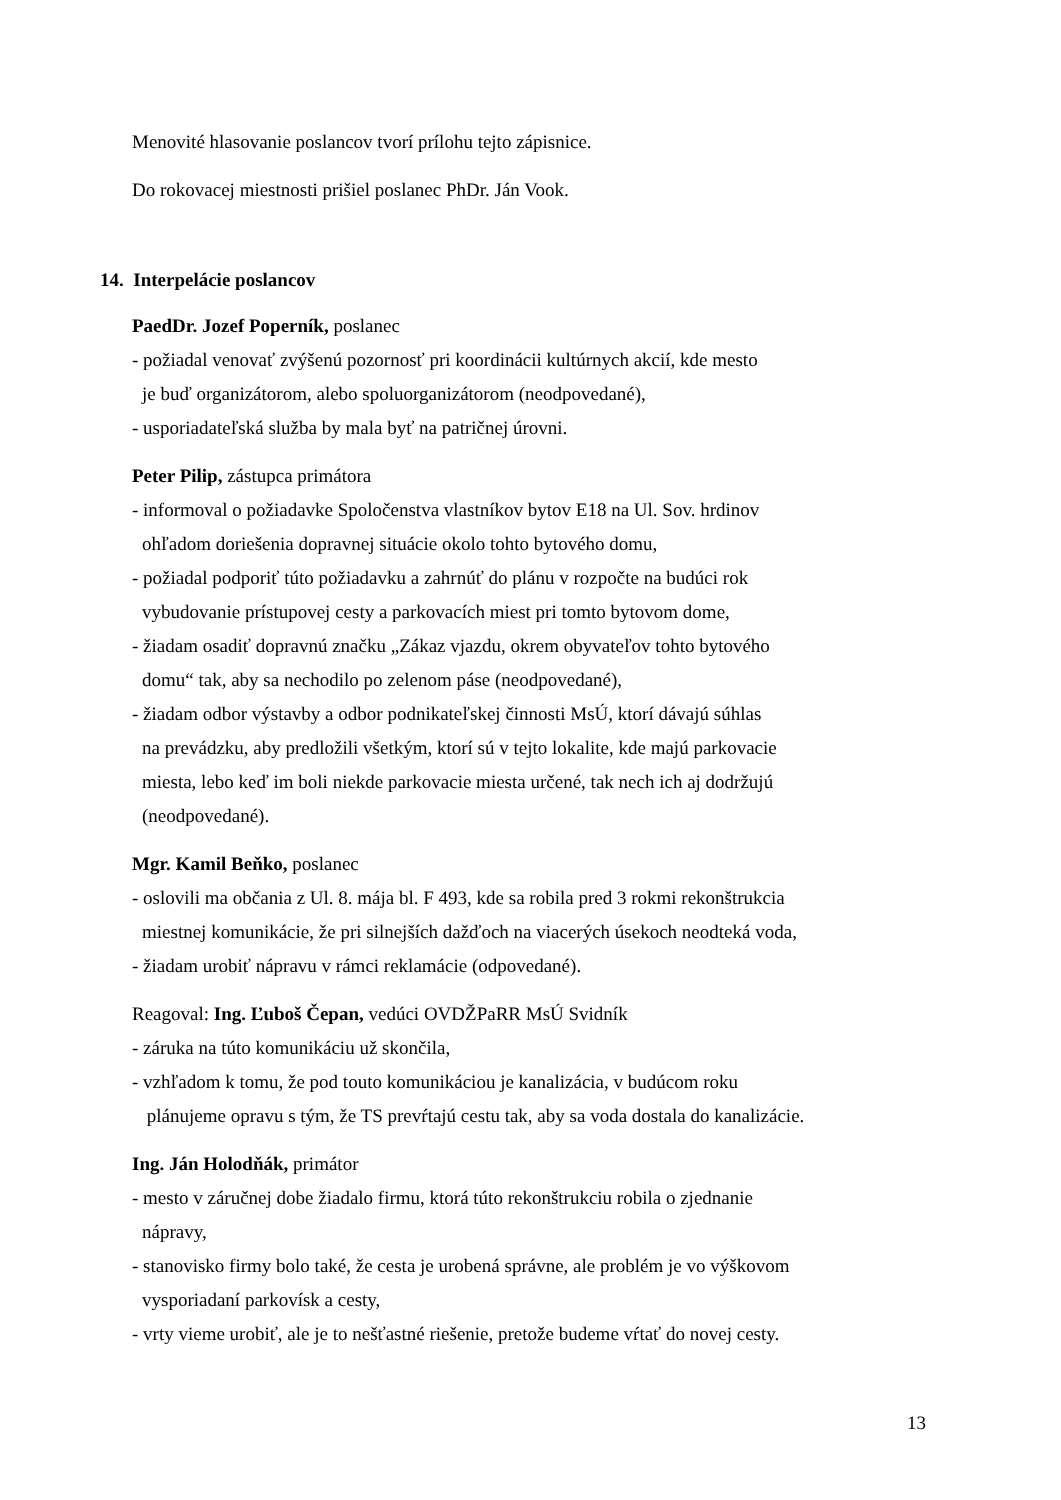Menovité hlasovanie poslancov tvorí prílohu tejto zápisnice.
Do rokovacej miestnosti prišiel poslanec PhDr. Ján Vook.
14. Interpelácie poslancov
PaedDr. Jozef Poperník, poslanec
- požiadal venovať zvýšenú pozornosť pri koordinácii kultúrnych akcií, kde mesto
je buď organizátorom, alebo spoluorganizátorom (neodpovedané),
- usporiadateľská služba by mala byť na patričnej úrovni.
Peter Pilip, zástupca primátora
- informoval o požiadavke Spoločenstva vlastníkov bytov E18 na Ul. Sov. hrdinov
ohľadom doriešenia dopravnej situácie okolo tohto bytového domu,
- požiadal podporiť túto požiadavku a zahrnúť do plánu v rozpočte na budúci rok
vybudovanie prístupovej cesty a parkovacích miest pri tomto bytovom dome,
- žiadam osadiť dopravnú značku „Zákaz vjazdu, okrem obyvateľov tohto bytového
domu“ tak, aby sa nechodilo po zelenom páse (neodpovedané),
- žiadam odbor výstavby a odbor podnikateľskej činnosti MsÚ, ktorí dávajú súhlas
na prevádzku, aby predložili všetkým, ktorí sú v tejto lokalite, kde majú parkovacie
miesta, lebo keď im boli niekde parkovacie miesta určené, tak nech ich aj dodržujú
(neodpovedané).
Mgr. Kamil Beňko, poslanec
- oslovili ma občania z Ul. 8. mája bl. F 493, kde sa robila pred 3 rokmi rekonštrukcia
miestnej komunikácie, že pri silnejších dažďoch na viacerých úsekoch neodteká voda,
- žiadam urobiť nápravu v rámci reklamácie (odpovedané).
Reagoval: Ing. Ľuboš Čepan, vedúci OVDŽPaRR MsÚ Svidník
- záruka na túto komunikáciu už skončila,
- vzhľadom k tomu, že pod touto komunikáciou je kanalizácia, v budúcom roku
plánujeme opravu s tým, že TS prevŕtajú cestu tak, aby sa voda dostala do kanalizácie.
Ing. Ján Holodňák, primátor
- mesto v záručnej dobe žiadalo firmu, ktorá túto rekonštrukciu robila o zjednanie
nápravy,
- stanovisko firmy bolo také, že cesta je urobená správne, ale problém je vo výškovom
vysporiadaní parkovísk a cesty,
- vrty vieme urobiť, ale je to nešťastné riešenie, pretože budeme vŕtať do novej cesty.
13